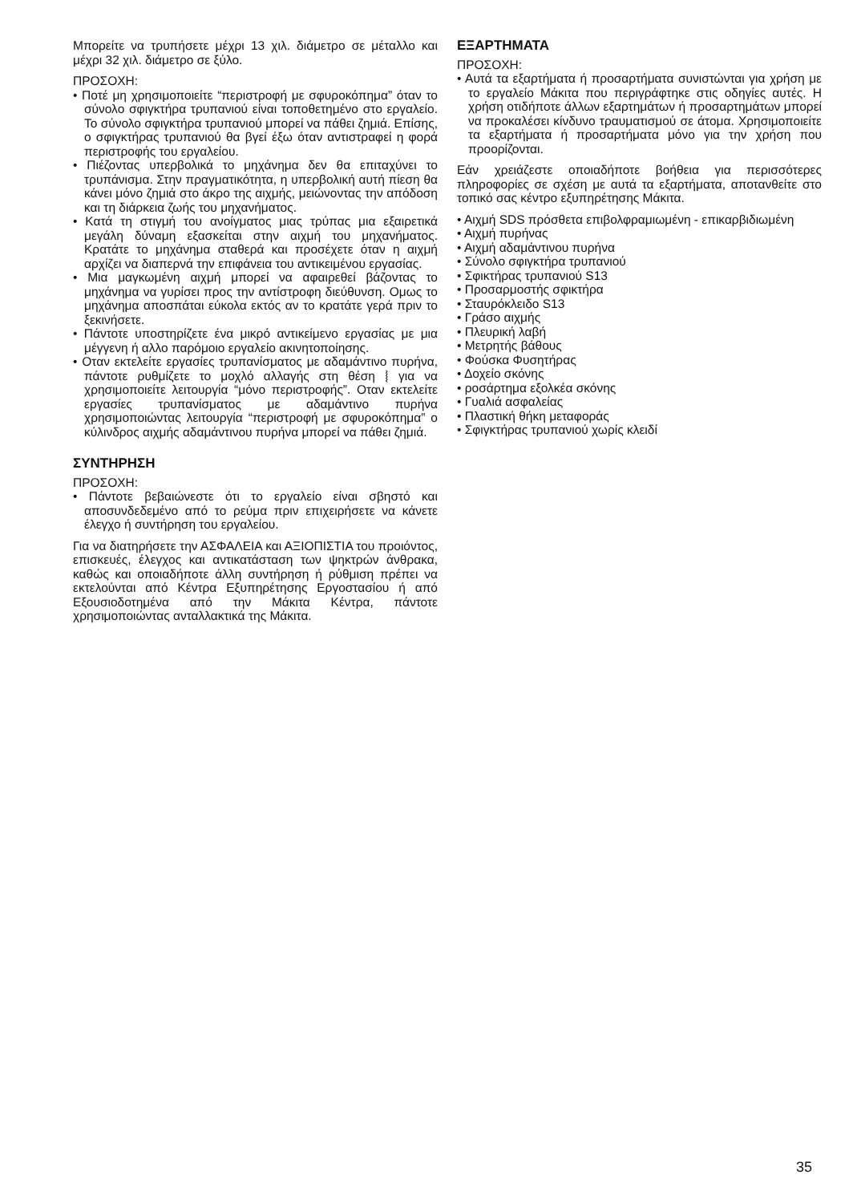Μπορείτε να τρυπήσετε μέχρι 13 χιλ. διάμετρο σε μέταλλο και μέχρι 32 χιλ. διάμετρο σε ξύλο.
ΠΡΟΣΟΧΗ:
• Ποτέ μη χρησιμοποιείτε “περιστροφή με σφυροκόπημα” όταν το σύνολο σφιγκτήρα τρυπανιού είναι τοποθετημένο στο εργαλείο. Το σύνολο σφιγκτήρα τρυπανιού μπορεί να πάθει ζημιά. Επίσης, ο σφιγκτήρας τρυπανιού θα βγεί έξω όταν αντιστραφεί η φορά περιστροφής του εργαλείου.
• Πιέζοντας υπερβολικά το μηχάνημα δεν θα επιταχύνει το τρυπάνισμα. Στην πραγματικότητα, η υπερβολική αυτή πίεση θα κάνει μόνο ζημιά στο άκρο της αιχμής, μειώνοντας την απόδοση και τη διάρκεια ζωής του μηχανήματος.
• Κατά τη στιγμή του ανοίγματος μιας τρύπας μια εξαιρετικά μεγάλη δύναμη εξασκείται στην αιχμή του μηχανήματος. Κρατάτε το μηχάνημα σταθερά και προσέχετε όταν η αιχμή αρχίζει να διαπερνά την επιφάνεια του αντικειμένου εργασίας.
• Μια μαγκωμένη αιχμή μπορεί να αφαιρεθεί βάζοντας το μηχάνημα να γυρίσει προς την αντίστροφη διεύθυνση. Ομως το μηχάνημα αποσπάται εύκολα εκτός αν το κρατάτε γερά πριν το ξεκινήσετε.
• Πάντοτε υποστηρίζετε ένα μικρό αντικείμενο εργασίας με μια μέγγενη ή αλλο παρόμοιο εργαλείο ακινητοποίησης.
• Οταν εκτελείτε εργασίες τρυπανίσματος με αδαμάντινο πυρήνα, πάντοτε ρυθμίζετε το μοχλό αλλαγής στη θέση ⦚ για να χρησιμοποιείτε λειτουργία “μόνο περιστροφής”. Οταν εκτελείτε εργασίες τρυπανίσματος με αδαμάντινο πυρήνα χρησιμοποιώντας λειτουργία “περιστροφή με σφυροκόπημα” ο κύλινδρος αιχμής αδαμάντινου πυρήνα μπορεί να πάθει ζημιά.
ΣΥΝΤΗΡΗΣΗ
ΠΡΟΣΟΧΗ:
• Πάντοτε βεβαιώνεστε ότι το εργαλείο είναι σβηστό και αποσυνδεδεμένο από το ρεύμα πριν επιχειρήσετε να κάνετε έλεγχο ή συντήρηση του εργαλείου.
Για να διατηρήσετε την ΑΣΦΑΛΕΙΑ και ΑΞΙΟΠΙΣΤΙΑ του προιόντος, επισκευές, έλεγχος και αντικατάσταση των ψηκτρών άνθρακα, καθώς και οποιαδήποτε άλλη συντήρηση ή ρύθμιση πρέπει να εκτελούνται από Κέντρα Εξυπηρέτησης Εργοστασίου ή από Εξουσιοδοτημένα από την Μάκιτα Κέντρα, πάντοτε χρησιμοποιώντας ανταλλακτικά της Μάκιτα.
ΕΞΑΡΤΗΜΑΤΑ
ΠΡΟΣΟΧΗ:
• Αυτά τα εξαρτήματα ή προσαρτήματα συνιστώνται για χρήση με το εργαλείο Μάκιτα που περιγράφτηκε στις οδηγίες αυτές. Η χρήση οτιδήποτε άλλων εξαρτημάτων ή προσαρτημάτων μπορεί να προκαλέσει κίνδυνο τραυματισμού σε άτομα. Χρησιμοποιείτε τα εξαρτήματα ή προσαρτήματα μόνο για την χρήση που προορίζονται.
Εάν χρειάζεστε οποιαδήποτε βοήθεια για περισσότερες πληροφορίες σε σχέση με αυτά τα εξαρτήματα, αποτανθείτε στο τοπικό σας κέντρο εξυπηρέτησης Μάκιτα.
• Αιχμή SDS πρόσθετα επιβολφραμιωμένη - επικαρβιδιωμένη
• Αιχμή πυρήνας
• Αιχμή αδαμάντινου πυρήνα
• Σύνολο σφιγκτήρα τρυπανιού
• Σφικτήρας τρυπανιού S13
• Προσαρμοστής σφικτήρα
• Σταυρόκλειδο S13
• Γράσο αιχμής
• Πλευρική λαβή
• Μετρητής βάθους
• Φούσκα Φυσητήρας
• Δοχείο σκόνης
• ροσάρτημα εξολκέα σκόνης
• Γυαλιά ασφαλείας
• Πλαστική θήκη μεταφοράς
• Σφιγκτήρας τρυπανιού χωρίς κλειδί
35